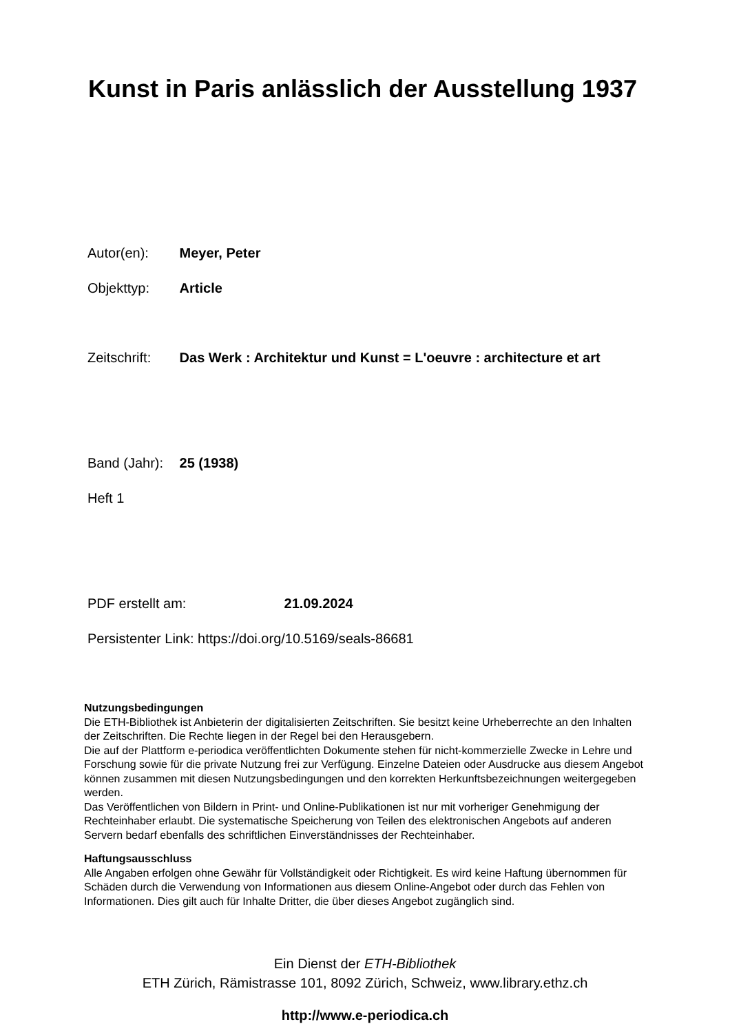Kunst in Paris anlässlich der Ausstellung 1937
Autor(en): Meyer, Peter
Objekttyp: Article
Zeitschrift: Das Werk : Architektur und Kunst = L'oeuvre : architecture et art
Band (Jahr): 25 (1938)
Heft 1
PDF erstellt am: 21.09.2024
Persistenter Link: https://doi.org/10.5169/seals-86681
Nutzungsbedingungen
Die ETH-Bibliothek ist Anbieterin der digitalisierten Zeitschriften. Sie besitzt keine Urheberrechte an den Inhalten der Zeitschriften. Die Rechte liegen in der Regel bei den Herausgebern.
Die auf der Plattform e-periodica veröffentlichten Dokumente stehen für nicht-kommerzielle Zwecke in Lehre und Forschung sowie für die private Nutzung frei zur Verfügung. Einzelne Dateien oder Ausdrucke aus diesem Angebot können zusammen mit diesen Nutzungsbedingungen und den korrekten Herkunftsbezeichnungen weitergegeben werden.
Das Veröffentlichen von Bildern in Print- und Online-Publikationen ist nur mit vorheriger Genehmigung der Rechteinhaber erlaubt. Die systematische Speicherung von Teilen des elektronischen Angebots auf anderen Servern bedarf ebenfalls des schriftlichen Einverständnisses der Rechteinhaber.
Haftungsausschluss
Alle Angaben erfolgen ohne Gewähr für Vollständigkeit oder Richtigkeit. Es wird keine Haftung übernommen für Schäden durch die Verwendung von Informationen aus diesem Online-Angebot oder durch das Fehlen von Informationen. Dies gilt auch für Inhalte Dritter, die über dieses Angebot zugänglich sind.
Ein Dienst der ETH-Bibliothek
ETH Zürich, Rämistrasse 101, 8092 Zürich, Schweiz, www.library.ethz.ch
http://www.e-periodica.ch